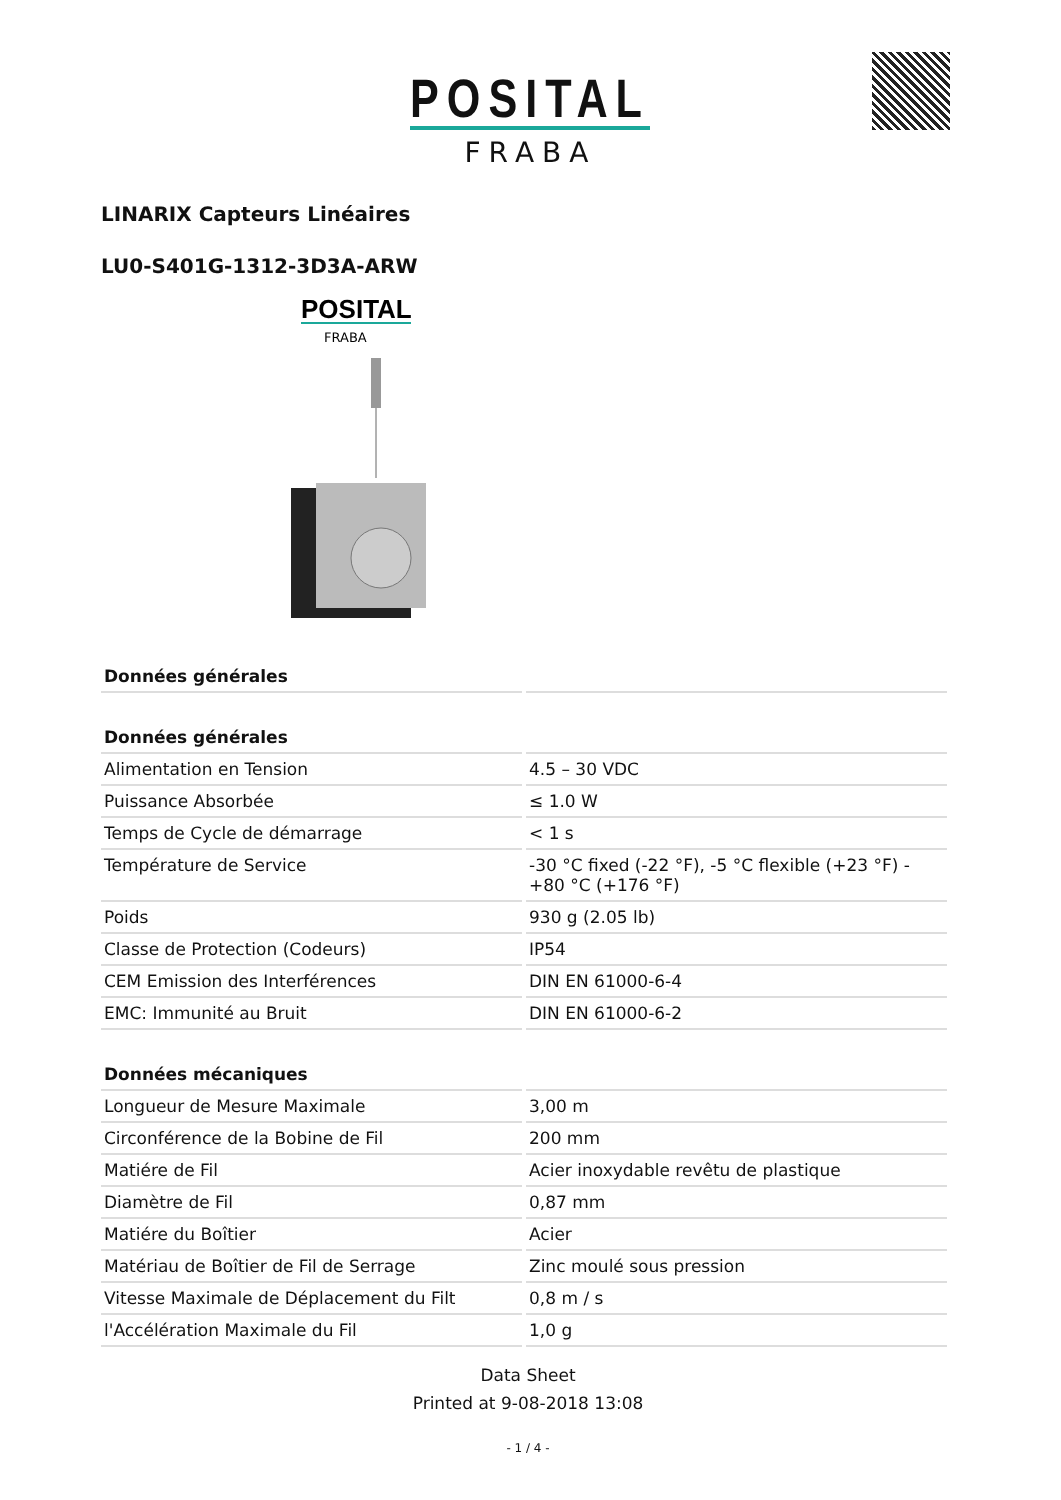POSITAL
FRABA
LINARIX Capteurs Linéaires
LU0-S401G-1312-3D3A-ARW
POSITAL
FRABA
| Données générales | |
| --- | --- |
| Données générales | |
| Alimentation en Tension | 4.5 – 30 VDC |
| Puissance Absorbée | ≤ 1.0 W |
| Temps de Cycle de démarrage | < 1 s |
| Température de Service | -30 °C fixed (-22 °F), -5 °C flexible (+23 °F) - +80 °C (+176 °F) |
| Poids | 930 g (2.05 lb) |
| Classe de Protection (Codeurs) | IP54 |
| CEM Emission des Interférences | DIN EN 61000-6-4 |
| EMC: Immunité au Bruit | DIN EN 61000-6-2 |
| Données mécaniques | |
| Longueur de Mesure Maximale | 3,00 m |
| Circonférence de la Bobine de Fil | 200 mm |
| Matiére de Fil | Acier inoxydable revêtu de plastique |
| Diamètre de Fil | 0,87 mm |
| Matiére du Boîtier | Acier |
| Matériau de Boîtier de Fil de Serrage | Zinc moulé sous pression |
| Vitesse Maximale de Déplacement du Filt | 0,8 m / s |
| l'Accélération Maximale du Fil | 1,0 g |
Data Sheet
Printed at 9-08-2018 13:08
- 1 / 4 -